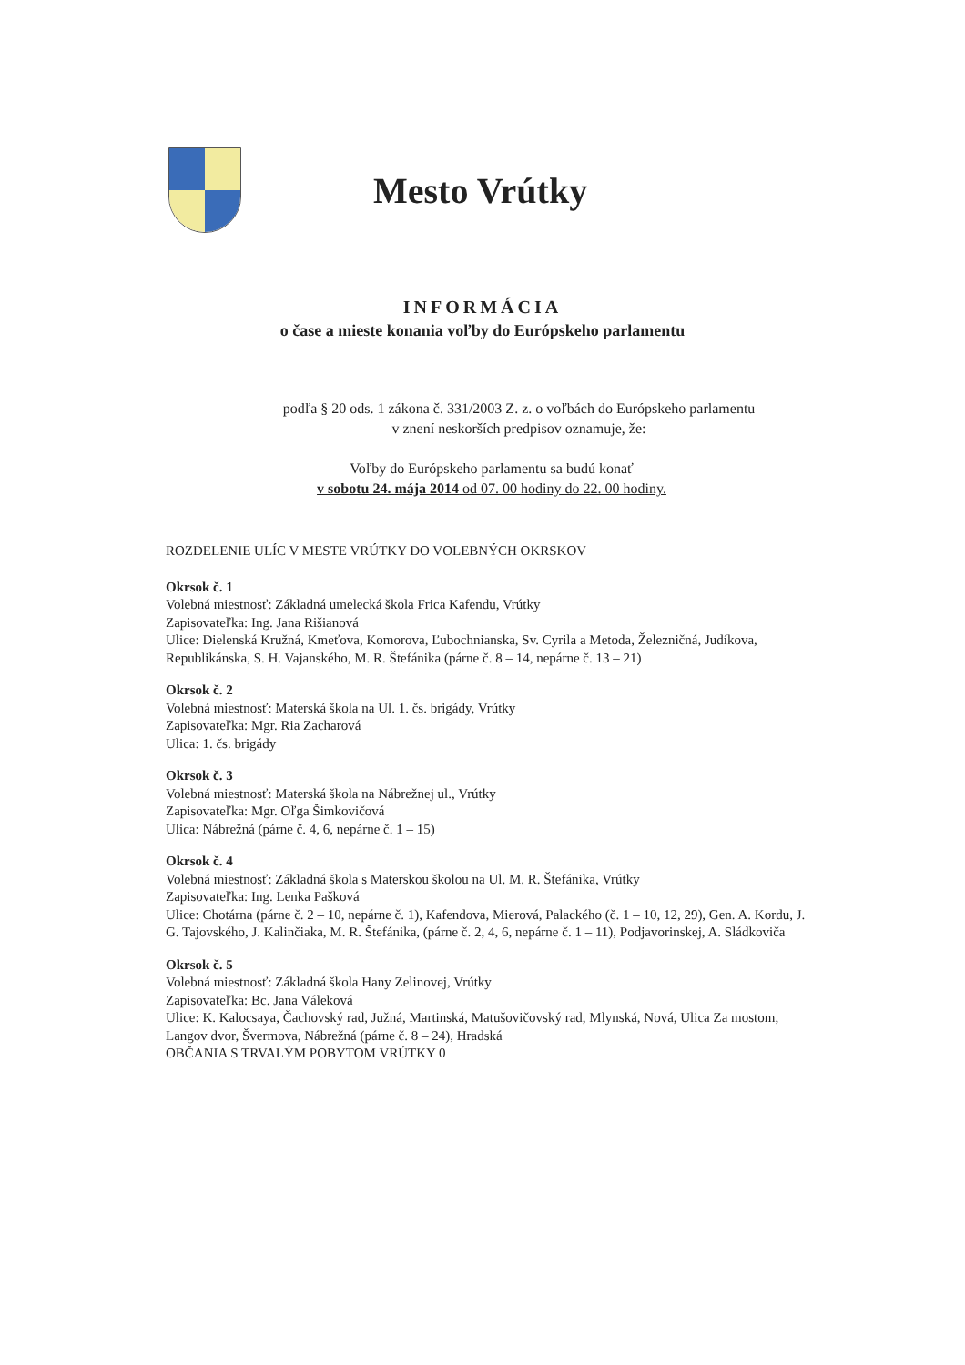Mesto Vrútky
INFORMÁCIA
o čase a mieste konania voľby do Európskeho parlamentu
podľa § 20 ods. 1 zákona č. 331/2003 Z. z. o voľbách do Európskeho parlamentu
v znení neskorších predpisov oznamuje, že:
Voľby do Európskeho parlamentu sa budú konať
v sobotu 24. mája 2014 od 07. 00 hodiny do 22. 00 hodiny.
ROZDELENIE ULÍC V MESTE VRÚTKY DO VOLEBNÝCH OKRSKOV
Okrsok č. 1
Volebná miestnosť: Základná umelecká škola Frica Kafendu, Vrútky
Zapisovateľka: Ing. Jana Rišianová
Ulice: Dielenská Kružná, Kmeťova, Komorova, Ľubochnianska, Sv. Cyrila a Metoda, Železničná, Judíkova, Republikánska, S. H. Vajanského, M. R. Štefánika (párne č. 8 – 14, nepárne č. 13 – 21)
Okrsok č. 2
Volebná miestnosť: Materská škola na Ul. 1. čs. brigády, Vrútky
Zapisovateľka: Mgr. Ria Zacharová
Ulica: 1. čs. brigády
Okrsok č. 3
Volebná miestnosť: Materská škola na Nábrežnej ul., Vrútky
Zapisovateľka: Mgr. Oľga Šimkovičová
Ulica: Nábrežná (párne č. 4, 6, nepárne č. 1 – 15)
Okrsok č. 4
Volebná miestnosť: Základná škola s Materskou školou na Ul. M. R. Štefánika, Vrútky
Zapisovateľka: Ing. Lenka Pašková
Ulice: Chotárna (párne č. 2 – 10, nepárne č. 1), Kafendova, Mierová, Palackého (č. 1 – 10, 12, 29), Gen. A. Kordu, J. G. Tajovského, J. Kalinčiaka, M. R. Štefánika, (párne č. 2, 4, 6, nepárne č. 1 – 11), Podjavorinskej, A. Sládkoviča
Okrsok č. 5
Volebná miestnosť: Základná škola Hany Zelinovej, Vrútky
Zapisovateľka: Bc. Jana Váleková
Ulice: K. Kalocsaya, Čachovský rad, Južná, Martinská, Matušovičovský rad, Mlynská, Nová, Ulica Za mostom, Langov dvor, Švermova, Nábrežná (párne č. 8 – 24), Hradská
OBČANIA S TRVALÝM POBYTOM VRÚTKY 0